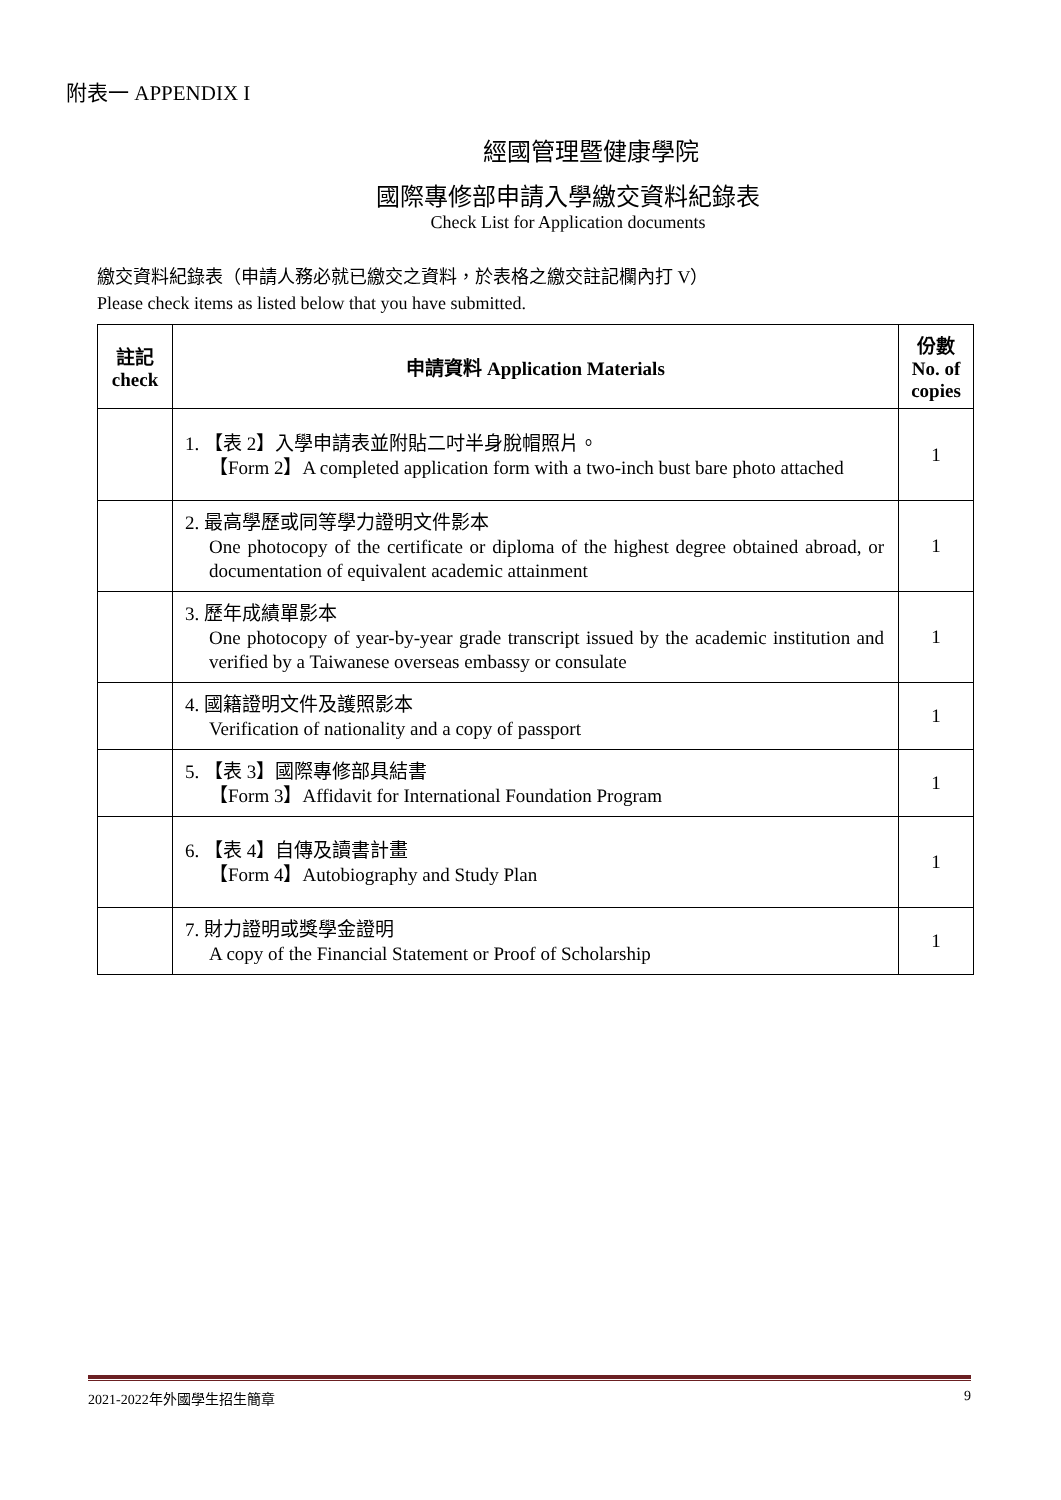附表一 APPENDIX I
經國管理暨健康學院
國際專修部申請入學繳交資料紀錄表
Check List for Application documents
繳交資料紀錄表（申請人務必就已繳交之資料，於表格之繳交註記欄內打 V）
Please check items as listed below that you have submitted.
| 註記 check | 申請資料 Application Materials | 份數 No. of copies |
| --- | --- | --- |
| | 1. 【表 2】入學申請表並附貼二吋半身脫帽照片。 【Form 2】A completed application form with a two-inch bust bare photo attached | 1 |
| | 2. 最高學歷或同等學力證明文件影本 One photocopy of the certificate or diploma of the highest degree obtained abroad, or documentation of equivalent academic attainment | 1 |
| | 3. 歷年成績單影本 One photocopy of year-by-year grade transcript issued by the academic institution and verified by a Taiwanese overseas embassy or consulate | 1 |
| | 4. 國籍證明文件及護照影本 Verification of nationality and a copy of passport | 1 |
| | 5. 【表 3】國際專修部具結書 【Form 3】Affidavit for International Foundation Program | 1 |
| | 6. 【表 4】自傳及讀書計畫 【Form 4】Autobiography and Study Plan | 1 |
| | 7. 財力證明或獎學金證明 A copy of the Financial Statement or Proof of Scholarship | 1 |
2021-2022年外國學生招生簡章 9